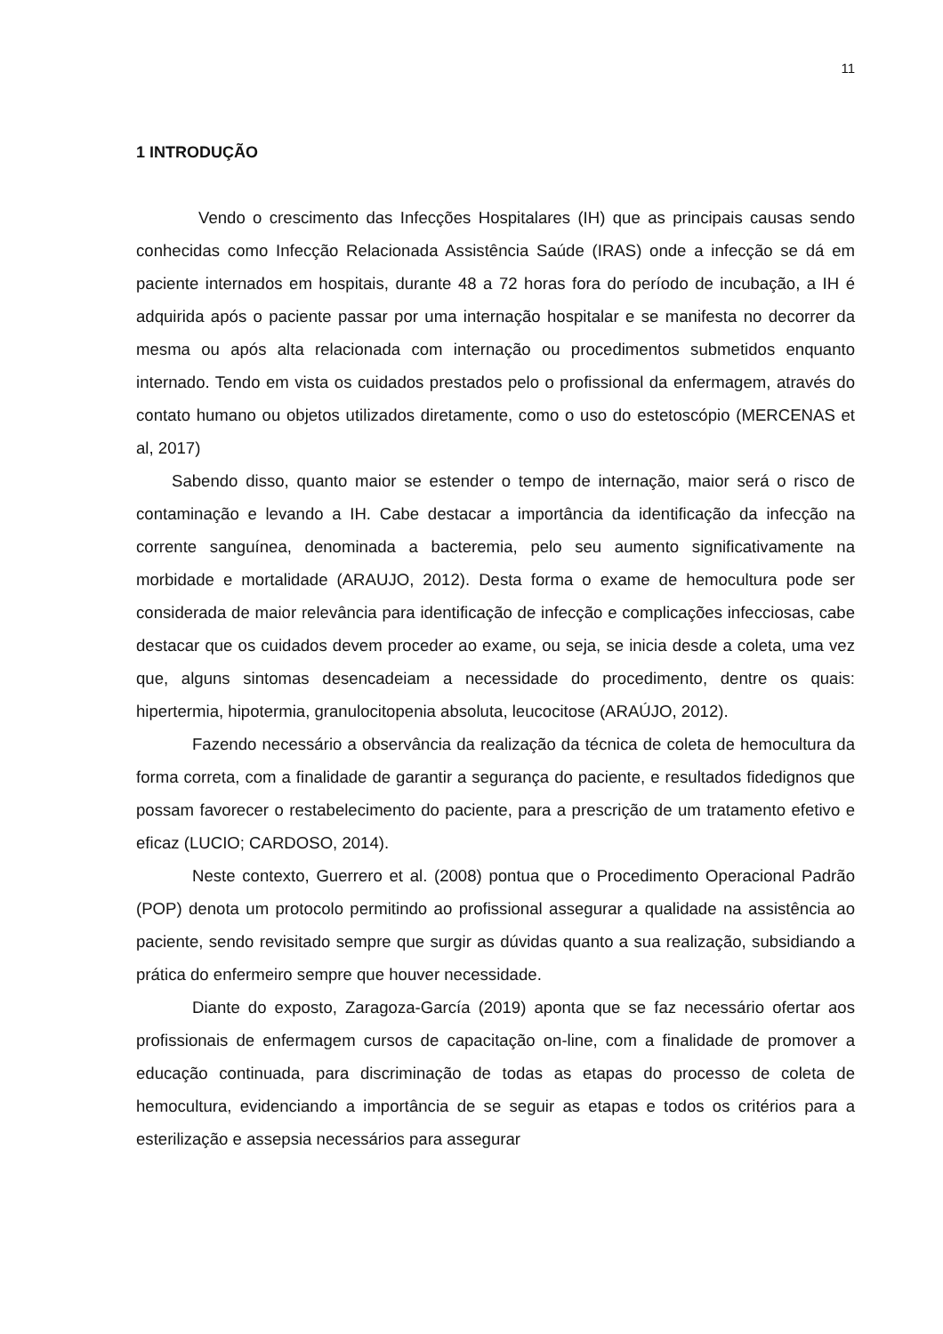11
1 INTRODUÇÃO
Vendo o crescimento das Infecções Hospitalares (IH) que as principais causas sendo conhecidas como Infecção Relacionada Assistência Saúde (IRAS) onde a infecção se dá em paciente internados em hospitais, durante 48 a 72 horas fora do período de incubação, a IH é adquirida após o paciente passar por uma internação hospitalar e se manifesta no decorrer da mesma ou após alta relacionada com internação ou procedimentos submetidos enquanto internado. Tendo em vista os cuidados prestados pelo o profissional da enfermagem, através do contato humano ou objetos utilizados diretamente, como o uso do estetoscópio (MERCENAS et al, 2017)
Sabendo disso, quanto maior se estender o tempo de internação, maior será o risco de contaminação e levando a IH. Cabe destacar a importância da identificação da infecção na corrente sanguínea, denominada a bacteremia, pelo seu aumento significativamente na morbidade e mortalidade (ARAUJO, 2012). Desta forma o exame de hemocultura pode ser considerada de maior relevância para identificação de infecção e complicações infecciosas, cabe destacar que os cuidados devem proceder ao exame, ou seja, se inicia desde a coleta, uma vez que, alguns sintomas desencadeiam a necessidade do procedimento, dentre os quais: hipertermia, hipotermia, granulocitopenia absoluta, leucocitose (ARAÚJO, 2012).
Fazendo necessário a observância da realização da técnica de coleta de hemocultura da forma correta, com a finalidade de garantir a segurança do paciente, e resultados fidedignos que possam favorecer o restabelecimento do paciente, para a prescrição de um tratamento efetivo e eficaz (LUCIO; CARDOSO, 2014).
Neste contexto, Guerrero et al. (2008) pontua que o Procedimento Operacional Padrão (POP) denota um protocolo permitindo ao profissional assegurar a qualidade na assistência ao paciente, sendo revisitado sempre que surgir as dúvidas quanto a sua realização, subsidiando a prática do enfermeiro sempre que houver necessidade.
Diante do exposto, Zaragoza-García (2019) aponta que se faz necessário ofertar aos profissionais de enfermagem cursos de capacitação on-line, com a finalidade de promover a educação continuada, para discriminação de todas as etapas do processo de coleta de hemocultura, evidenciando a importância de se seguir as etapas e todos os critérios para a esterilização e assepsia necessários para assegurar